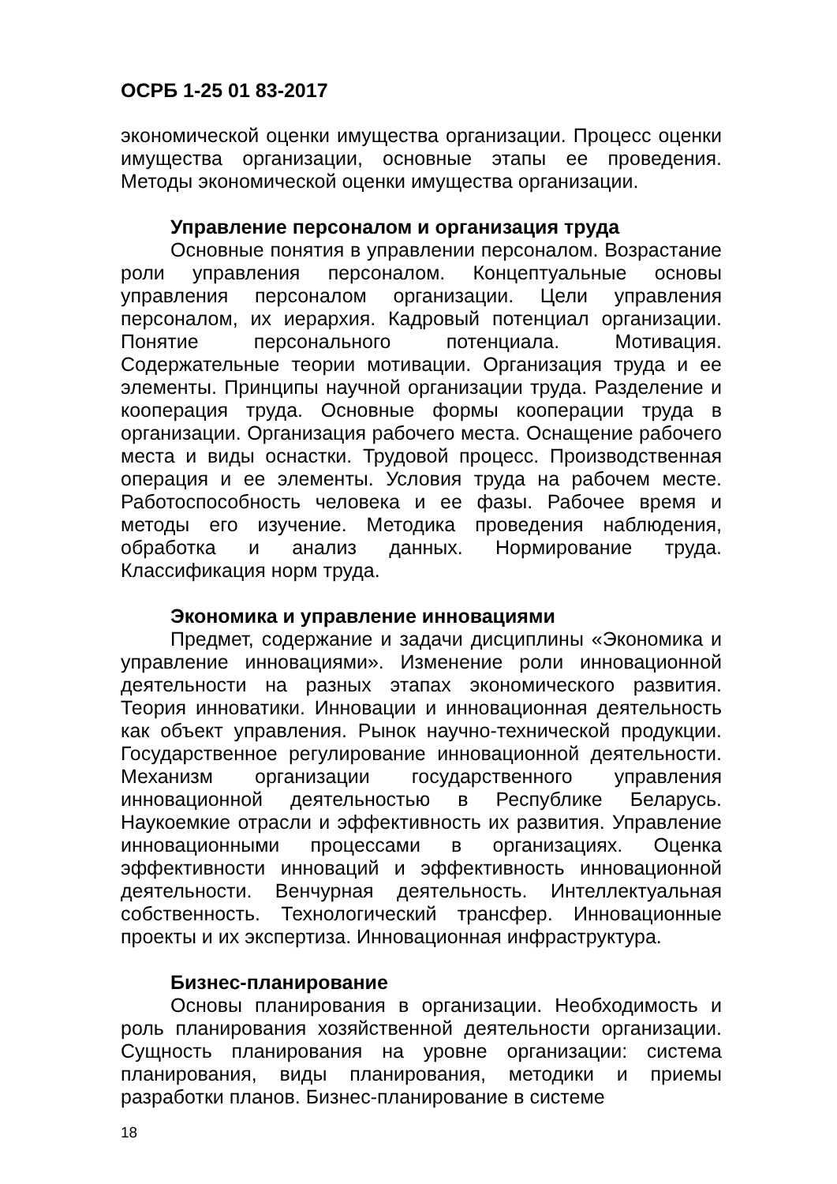ОСРБ 1-25 01 83-2017
экономической оценки имущества организации. Процесс оценки имущества организации, основные этапы ее проведения. Методы экономической оценки имущества организации.
Управление персоналом и организация труда
Основные понятия в управлении персоналом. Возрастание роли управления персоналом. Концептуальные основы управления персоналом организации. Цели управления персоналом, их иерархия. Кадровый потенциал организации. Понятие персонального потенциала. Мотивация. Содержательные теории мотивации. Организация труда и ее элементы. Принципы научной организации труда. Разделение и кооперация труда. Основные формы кооперации труда в организации. Организация рабочего места. Оснащение рабочего места и виды оснастки. Трудовой процесс. Производственная операция и ее элементы. Условия труда на рабочем месте. Работоспособность человека и ее фазы. Рабочее время и методы его изучение. Методика проведения наблюдения, обработка и анализ данных. Нормирование труда. Классификация норм труда.
Экономика и управление инновациями
Предмет, содержание и задачи дисциплины «Экономика и управление инновациями». Изменение роли инновационной деятельности на разных этапах экономического развития. Теория инноватики. Инновации и инновационная деятельность как объект управления. Рынок научно-технической продукции. Государственное регулирование инновационной деятельности. Механизм организации государственного управления инновационной деятельностью в Республике Беларусь. Наукоемкие отрасли и эффективность их развития. Управление инновационными процессами в организациях. Оценка эффективности инноваций и эффективность инновационной деятельности. Венчурная деятельность. Интеллектуальная собственность. Технологический трансфер. Инновационные проекты и их экспертиза. Инновационная инфраструктура.
Бизнес-планирование
Основы планирования в организации. Необходимость и роль планирования хозяйственной деятельности организации. Сущность планирования на уровне организации: система планирования, виды планирования, методики и приемы разработки планов. Бизнес-планирование в системе
18